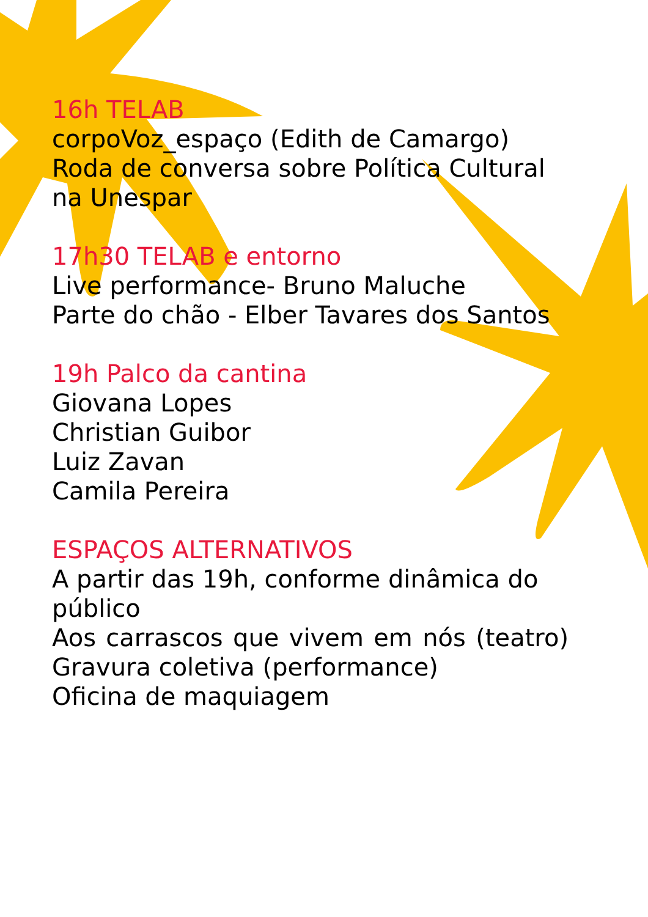16h TELAB
corpoVoz_espaço (Edith de Camargo)
Roda de conversa sobre Política Cultural na Unespar
17h30 TELAB e entorno
Live performance- Bruno Maluche
Parte do chão - Elber Tavares dos Santos
19h Palco da cantina
Giovana Lopes
Christian Guibor
Luiz Zavan
Camila Pereira
ESPAÇOS ALTERNATIVOS
A partir das 19h, conforme dinâmica do público
Aos carrascos que vivem em nós (teatro) Gravura coletiva (performance)
Oficina de maquiagem